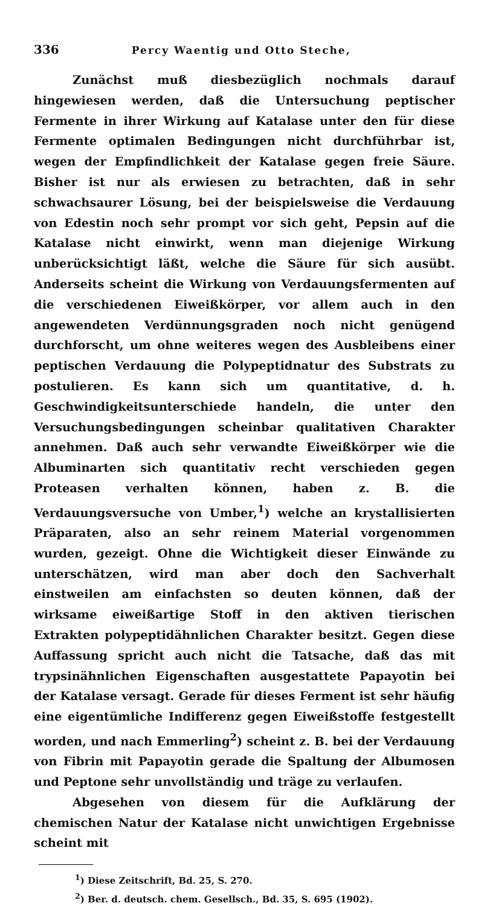336 Percy Waentig und Otto Steche,
Zunächst muß diesbezüglich nochmals darauf hingewiesen werden, daß die Untersuchung peptischer Fermente in ihrer Wirkung auf Katalase unter den für diese Fermente optimalen Bedingungen nicht durchführbar ist, wegen der Empfindlichkeit der Katalase gegen freie Säure. Bisher ist nur als erwiesen zu betrachten, daß in sehr schwachsaurer Lösung, bei der beispielsweise die Verdauung von Edestin noch sehr prompt vor sich geht, Pepsin auf die Katalase nicht einwirkt, wenn man diejenige Wirkung unberücksichtigt läßt, welche die Säure für sich ausübt. Anderseits scheint die Wirkung von Verdauungsfermenten auf die verschiedenen Eiweißkörper, vor allem auch in den angewendeten Verdünnungsgraden noch nicht genügend durchforscht, um ohne weiteres wegen des Ausbleibens einer peptischen Verdauung die Polypeptidnatur des Substrats zu postulieren. Es kann sich um quantitative, d. h. Geschwindigkeitsunterschiede handeln, die unter den Versuchungsbedingungen scheinbar qualitativen Charakter annehmen. Daß auch sehr verwandte Eiweißkörper wie die Albuminarten sich quantitativ recht verschieden gegen Proteasen verhalten können, haben z. B. die Verdauungsversuche von Umber,<sup>1</sup>) welche an krystallisierten Präparaten, also an sehr reinem Material vorgenommen wurden, gezeigt. Ohne die Wichtigkeit dieser Einwände zu unterschätzen, wird man aber doch den Sachverhalt einstweilen am einfachsten so deuten können, daß der wirksame eiweißartige Stoff in den aktiven tierischen Extrakten polypeptidähnlichen Charakter besitzt. Gegen diese Auffassung spricht auch nicht die Tatsache, daß das mit trypsinähnlichen Eigenschaften ausgestattete Papayotin bei der Katalase versagt. Gerade für dieses Ferment ist sehr häufig eine eigentümliche Indifferenz gegen Eiweißstoffe festgestellt worden, und nach Emmerling<sup>2</sup>) scheint z. B. bei der Verdauung von Fibrin mit Papayotin gerade die Spaltung der Albumosen und Peptone sehr unvollständig und träge zu verlaufen.
Abgesehen von diesem für die Aufklärung der chemischen Natur der Katalase nicht unwichtigen Ergebnisse scheint mit
<sup>1</sup>) Diese Zeitschrift, Bd. 25, S. 270.
<sup>2</sup>) Ber. d. deutsch. chem. Gesellsch., Bd. 35, S. 695 (1902).